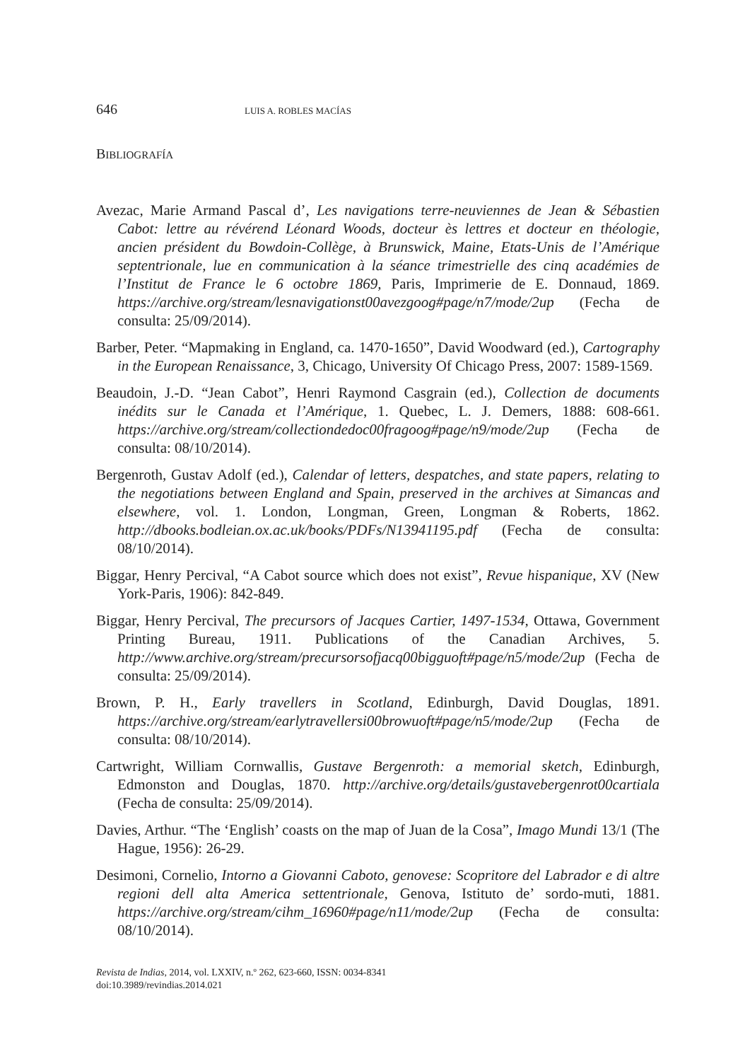646 LUIS A. ROBLES MACÍAS
BIBLIOGRAFÍA
Avezac, Marie Armand Pascal d’, Les navigations terre-neuviennes de Jean & Sébastien Cabot: lettre au révérend Léonard Woods, docteur ès lettres et docteur en théologie, ancien président du Bowdoin-Collège, à Brunswick, Maine, Etats-Unis de l’Amérique septentrionale, lue en communication à la séance trimestrielle des cinq académies de l’Institut de France le 6 octobre 1869, Paris, Imprimerie de E. Donnaud, 1869. https://archive.org/stream/lesnavigationst00avezgoog#page/n7/mode/2up (Fecha de consulta: 25/09/2014).
Barber, Peter. “Mapmaking in England, ca. 1470-1650”, David Woodward (ed.), Cartography in the European Renaissance, 3, Chicago, University Of Chicago Press, 2007: 1589-1569.
Beaudoin, J.-D. “Jean Cabot”, Henri Raymond Casgrain (ed.), Collection de documents inédits sur le Canada et l’Amérique, 1. Quebec, L. J. Demers, 1888: 608-661. https://archive.org/stream/collectiondedoc00fragoog#page/n9/mode/2up (Fecha de consulta: 08/10/2014).
Bergenroth, Gustav Adolf (ed.), Calendar of letters, despatches, and state papers, relating to the negotiations between England and Spain, preserved in the archives at Simancas and elsewhere, vol. 1. London, Longman, Green, Longman & Roberts, 1862. http://dbooks.bodleian.ox.ac.uk/books/PDFs/N13941195.pdf (Fecha de consulta: 08/10/2014).
Biggar, Henry Percival, “A Cabot source which does not exist”, Revue hispanique, XV (New York-Paris, 1906): 842-849.
Biggar, Henry Percival, The precursors of Jacques Cartier, 1497-1534, Ottawa, Government Printing Bureau, 1911. Publications of the Canadian Archives, 5. http://www.archive.org/stream/precursorsofjacq00bigguoft#page/n5/mode/2up (Fecha de consulta: 25/09/2014).
Brown, P. H., Early travellers in Scotland, Edinburgh, David Douglas, 1891. https://archive.org/stream/earlytravellersi00browuoft#page/n5/mode/2up (Fecha de consulta: 08/10/2014).
Cartwright, William Cornwallis, Gustave Bergenroth: a memorial sketch, Edinburgh, Edmonston and Douglas, 1870. http://archive.org/details/gustavebergenrot00cartiala (Fecha de consulta: 25/09/2014).
Davies, Arthur. “The ‘English’ coasts on the map of Juan de la Cosa”, Imago Mundi 13/1 (The Hague, 1956): 26-29.
Desimoni, Cornelio, Intorno a Giovanni Caboto, genovese: Scopritore del Labrador e di altre regioni dell alta America settentrionale, Genova, Istituto de’ sordo-muti, 1881. https://archive.org/stream/cihm_16960#page/n11/mode/2up (Fecha de consulta: 08/10/2014).
Revista de Indias, 2014, vol. LXXIV, n.º 262, 623-660, ISSN: 0034-8341
doi:10.3989/revindias.2014.021